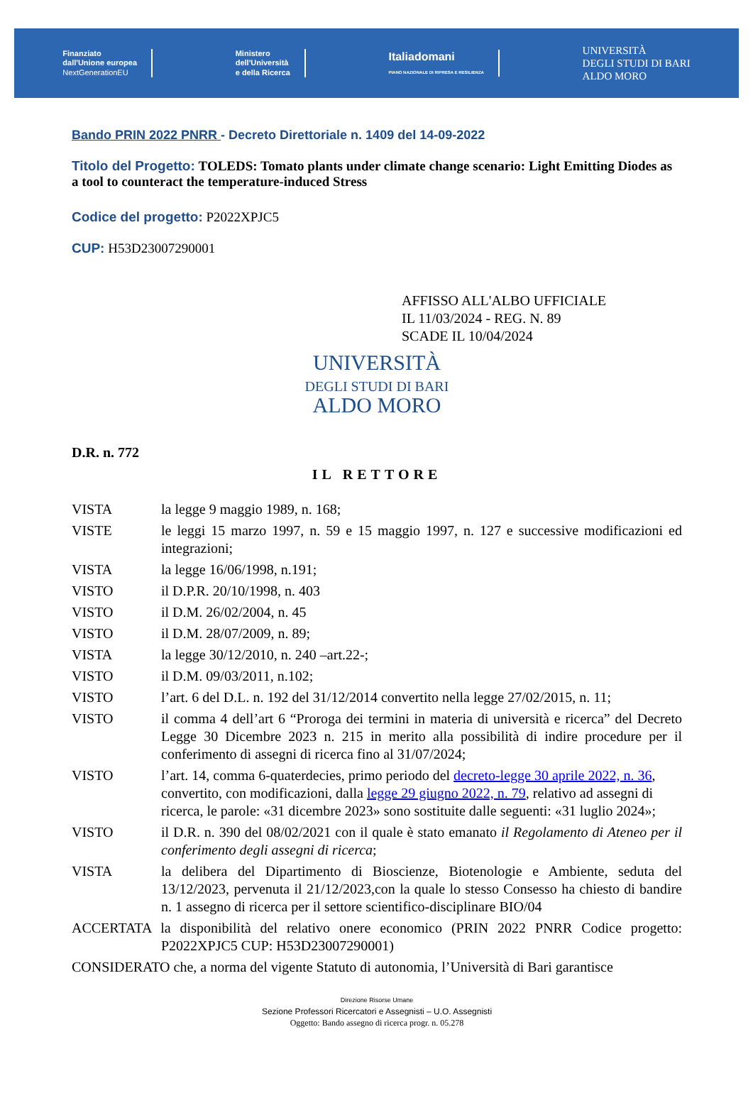Finanziato
dall'Unione europea
NextGenerationEU
Ministero
dell'Università
e della Ricerca
Italiadomani
PIANO NAZIONALE DI RIPRESA E RESILIENZA
UNIVERSITÀ
DEGLI STUDI DI BARI
ALDO MORO
Bando PRIN 2022 PNRR - Decreto Direttoriale n. 1409 del 14-09-2022
Titolo del Progetto: TOLEDS: Tomato plants under climate change scenario: Light Emitting Diodes as a tool to counteract the temperature-induced Stress
Codice del progetto: P2022XPJC5
CUP: H53D23007290001
AFFISSO ALL'ALBO UFFICIALE
IL 11/03/2024 - REG. N. 89
SCADE IL 10/04/2024
UNIVERSITÀ
DEGLI STUDI DI BARI
ALDO MORO
D.R. n. 772
IL RETTORE
VISTA la legge 9 maggio 1989, n. 168;
VISTE le leggi 15 marzo 1997, n. 59 e 15 maggio 1997, n. 127 e successive modificazioni ed integrazioni;
VISTA la legge 16/06/1998, n.191;
VISTO il D.P.R. 20/10/1998, n. 403
VISTO il D.M. 26/02/2004, n. 45
VISTO il D.M. 28/07/2009, n. 89;
VISTA la legge 30/12/2010, n. 240 –art.22-;
VISTO il D.M. 09/03/2011, n.102;
VISTO l’art. 6 del D.L. n. 192 del 31/12/2014 convertito nella legge 27/02/2015, n. 11;
VISTO il comma 4 dell’art 6 “Proroga dei termini in materia di università e ricerca” del Decreto Legge 30 Dicembre 2023 n. 215 in merito alla possibilità di indire procedure per il conferimento di assegni di ricerca fino al 31/07/2024;
VISTO l’art. 14, comma 6-quaterdecies, primo periodo del decreto-legge 30 aprile 2022, n. 36, convertito, con modificazioni, dalla legge 29 giugno 2022, n. 79, relativo ad assegni di ricerca, le parole: «31 dicembre 2023» sono sostituite dalle seguenti: «31 luglio 2024»;
VISTO il D.R. n. 390 del 08/02/2021 con il quale è stato emanato il Regolamento di Ateneo per il conferimento degli assegni di ricerca;
VISTA la delibera del Dipartimento di Bioscienze, Biotenologie e Ambiente, seduta del 13/12/2023, pervenuta il 21/12/2023,con la quale lo stesso Consesso ha chiesto di bandire n. 1 assegno di ricerca per il settore scientifico-disciplinare BIO/04
ACCERTATA la disponibilità del relativo onere economico (PRIN 2022 PNRR Codice progetto: P2022XPJC5 CUP: H53D23007290001)
CONSIDERATO che, a norma del vigente Statuto di autonomia, l’Università di Bari garantisce
Direzione Risorse Umane
Sezione Professori Ricercatori e Assegnisti – U.O. Assegnisti
Oggetto: Bando assegno di ricerca progr. n. 05.278